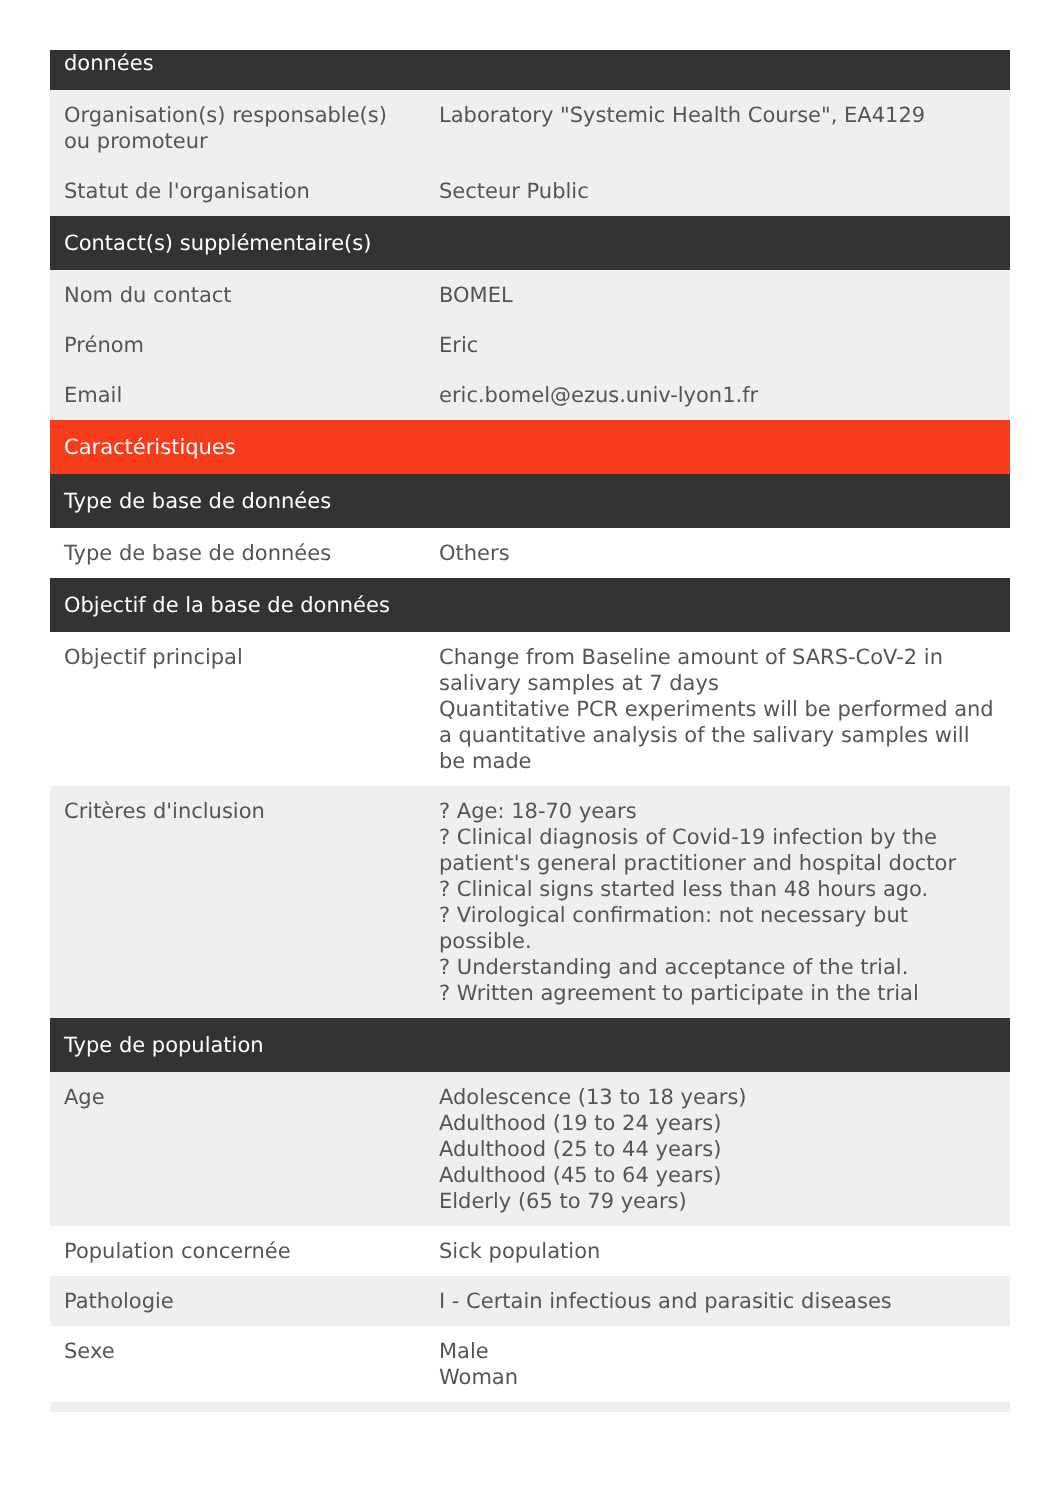| données | |
| --- | --- |
| Organisation(s) responsable(s) ou promoteur | Laboratory "Systemic Health Course", EA4129 |
| Statut de l'organisation | Secteur Public |
| Contact(s) supplémentaire(s) | |
| Nom du contact | BOMEL |
| Prénom | Eric |
| Email | eric.bomel@ezus.univ-lyon1.fr |
| Caractéristiques | |
| Type de base de données | |
| Type de base de données | Others |
| Objectif de la base de données | |
| Objectif principal | Change from Baseline amount of SARS-CoV-2 in salivary samples at 7 days Quantitative PCR experiments will be performed and a quantitative analysis of the salivary samples will be made |
| Critères d'inclusion | ? Age: 18-70 years ? Clinical diagnosis of Covid-19 infection by the patient's general practitioner and hospital doctor ? Clinical signs started less than 48 hours ago. ? Virological confirmation: not necessary but possible. ? Understanding and acceptance of the trial. ? Written agreement to participate in the trial |
| Type de population | |
| Age | Adolescence (13 to 18 years) Adulthood (19 to 24 years) Adulthood (25 to 44 years) Adulthood (45 to 64 years) Elderly (65 to 79 years) |
| Population concernée | Sick population |
| Pathologie | I - Certain infectious and parasitic diseases |
| Sexe | Male Woman |